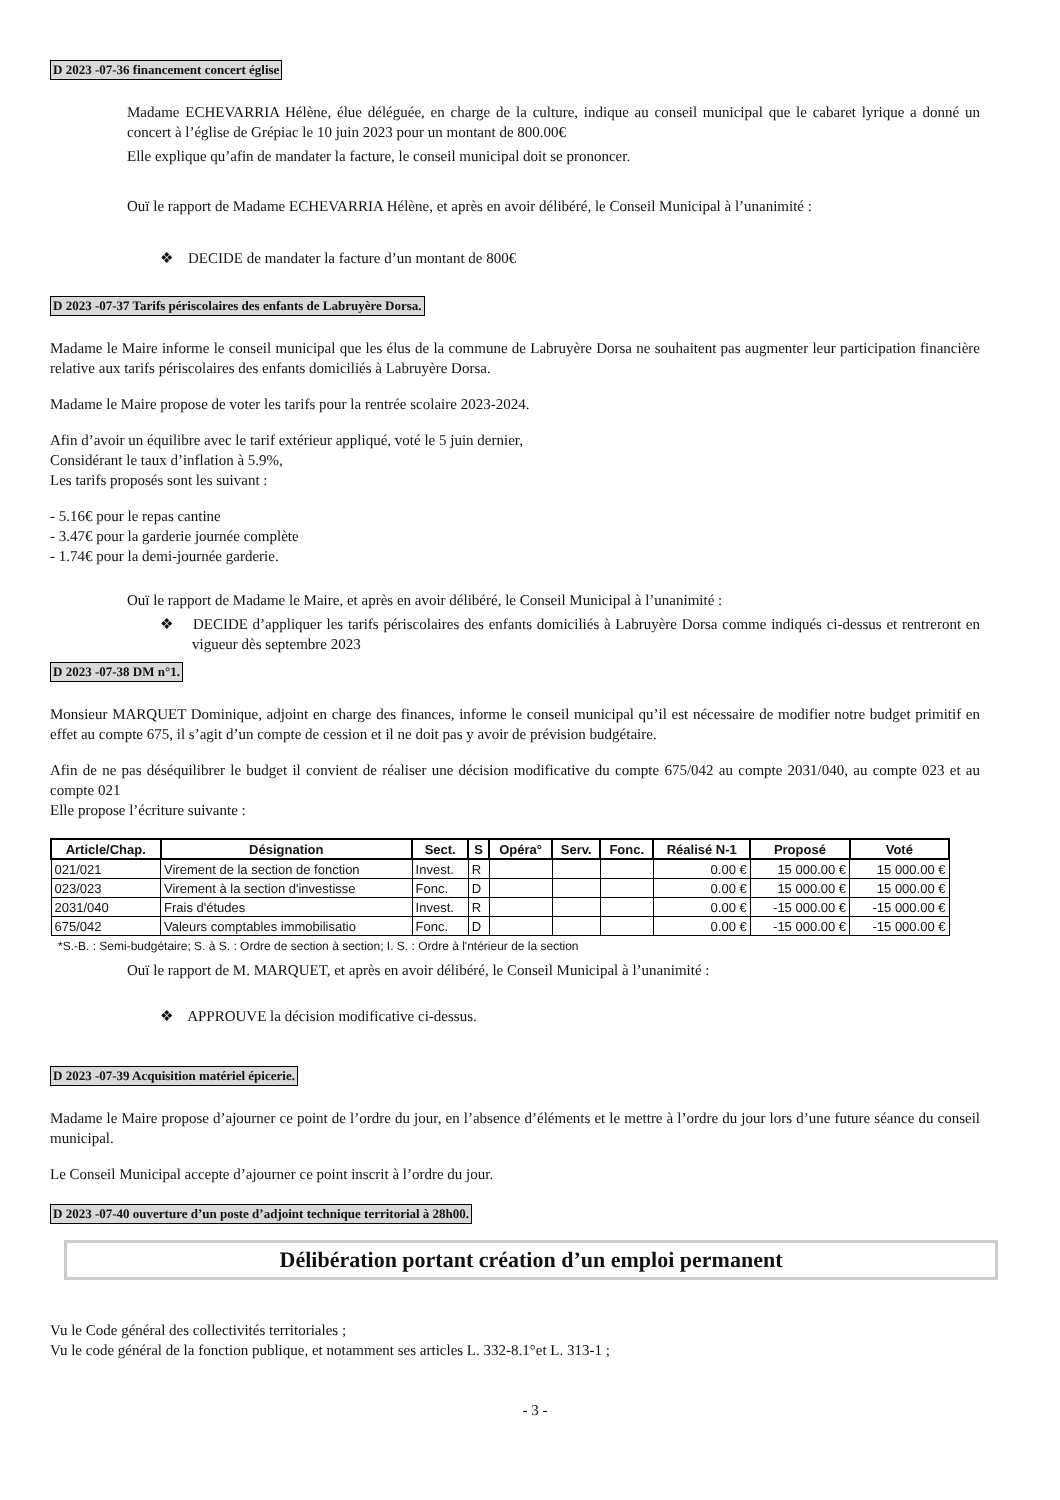D 2023 -07-36 financement concert église
Madame ECHEVARRIA Hélène, élue déléguée, en charge de la culture, indique au conseil municipal que le cabaret lyrique a donné un concert à l’église de Grépiac le 10 juin 2023 pour un montant de 800.00€
Elle explique qu’afin de mandater la facture, le conseil municipal doit se prononcer.
Ouï le rapport de Madame ECHEVARRIA Hélène, et après en avoir délibéré, le Conseil Municipal à l’unanimité :
❖ DECIDE de mandater la facture d’un montant de 800€
D 2023 -07-37 Tarifs périscolaires des enfants de Labruyère Dorsa.
Madame le Maire informe le conseil municipal que les élus de la commune de Labruyère Dorsa ne souhaitent pas augmenter leur participation financière relative aux tarifs périscolaires des enfants domiciliés à Labruyère Dorsa.
Madame le Maire propose de voter les tarifs pour la rentrée scolaire 2023-2024.
Afin d’avoir un équilibre avec le tarif extérieur appliqué, voté le 5 juin dernier,
Considérant le taux d’inflation à 5.9%,
Les tarifs proposés sont les suivant :
- 5.16€ pour le repas cantine
- 3.47€ pour la garderie journée complète
- 1.74€ pour la demi-journée garderie.
Ouï le rapport de Madame le Maire, et après en avoir délibéré, le Conseil Municipal à l’unanimité :
❖ DECIDE d’appliquer les tarifs périscolaires des enfants domiciliés à Labruyère Dorsa comme indiqués ci-dessus et rentreront en vigueur dès septembre 2023
D 2023 -07-38 DM n°1.
Monsieur MARQUET Dominique, adjoint en charge des finances, informe le conseil municipal qu’il est nécessaire de modifier notre budget primitif en effet au compte 675, il s’agit d’un compte de cession et il ne doit pas y avoir de prévision budgétaire.
Afin de ne pas déséquilibrer le budget il convient de réaliser une décision modificative du compte 675/042 au compte 2031/040, au compte 023 et au compte 021
Elle propose l’écriture suivante :
| Article/Chap. | Désignation | Sect. | S | Opéra° | Serv. | Fonc. | Réalisé N-1 | Proposé | Voté |
| --- | --- | --- | --- | --- | --- | --- | --- | --- | --- |
| 021/021 | Virement de la section de fonction | Invest. | R | | | | 0.00 € | 15 000.00 € | 15 000.00 € |
| 023/023 | Virement à la section d'investisse | Fonc. | D | | | | 0.00 € | 15 000.00 € | 15 000.00 € |
| 2031/040 | Frais d'études | Invest. | R | | | | 0.00 € | -15 000.00 € | -15 000.00 € |
| 675/042 | Valeurs comptables immobilisatio | Fonc. | D | | | | 0.00 € | -15 000.00 € | -15 000.00 € |
*S.-B. : Semi-budgétaire; S. à S. : Ordre de section à section; I. S. : Ordre à l'ntérieur de la section
Ouï le rapport de M. MARQUET, et après en avoir délibéré, le Conseil Municipal à l’unanimité :
❖ APPROUVE la décision modificative ci-dessus.
D 2023 -07-39 Acquisition matériel épicerie.
Madame le Maire propose d’ajourner ce point de l’ordre du jour, en l’absence d’éléments et le mettre à l’ordre du jour lors d’une future séance du conseil municipal.
Le Conseil Municipal accepte d’ajourner ce point inscrit à l’ordre du jour.
D 2023 -07-40 ouverture d’un poste d’adjoint technique territorial à 28h00.
Délibération portant création d’un emploi permanent
Vu le Code général des collectivités territoriales ;
Vu le code général de la fonction publique, et notamment ses articles L. 332-8.1°et L. 313-1 ;
- 3 -